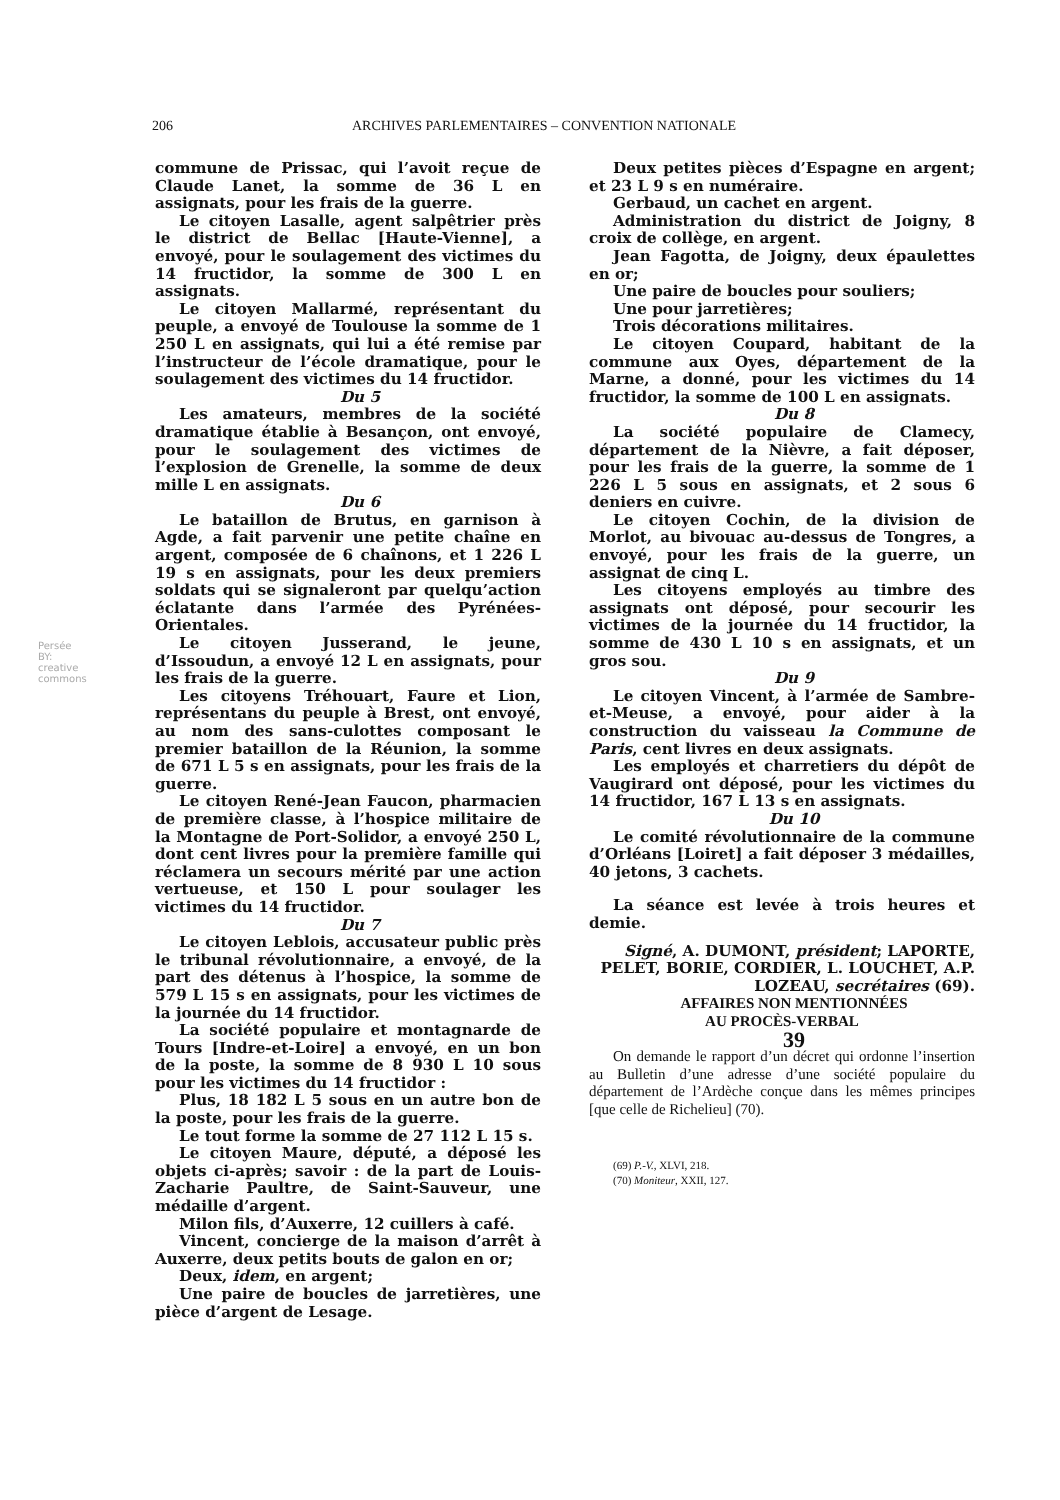206 ARCHIVES PARLEMENTAIRES – CONVENTION NATIONALE
Persée BY: creative commons
commune de Prissac, qui l’avoit reçue de Claude Lanet, la somme de 36 L en assignats, pour les frais de la guerre.
Le citoyen Lasalle, agent salpêtrier près le district de Bellac [Haute-Vienne], a envoyé, pour le soulagement des victimes du 14 fructidor, la somme de 300 L en assignats.
Le citoyen Mallarmé, représentant du peuple, a envoyé de Toulouse la somme de 1 250 L en assignats, qui lui a été remise par l’instructeur de l’école dramatique, pour le soulagement des victimes du 14 fructidor.
Du 5
Les amateurs, membres de la société dramatique établie à Besançon, ont envoyé, pour le soulagement des victimes de l’explosion de Grenelle, la somme de deux mille L en assignats.
Du 6
Le bataillon de Brutus, en garnison à Agde, a fait parvenir une petite chaîne en argent, composée de 6 chaînons, et 1 226 L 19 s en assignats, pour les deux premiers soldats qui se signaleront par quelqu’action éclatante dans l’armée des Pyrénées-Orientales.
Le citoyen Jusserand, le jeune, d’Issoudun, a envoyé 12 L en assignats, pour les frais de la guerre.
Les citoyens Tréhouart, Faure et Lion, représentans du peuple à Brest, ont envoyé, au nom des sans-culottes composant le premier bataillon de la Réunion, la somme de 671 L 5 s en assignats, pour les frais de la guerre.
Le citoyen René-Jean Faucon, pharmacien de première classe, à l’hospice militaire de la Montagne de Port-Solidor, a envoyé 250 L, dont cent livres pour la première famille qui réclamera un secours mérité par une action vertueuse, et 150 L pour soulager les victimes du 14 fructidor.
Du 7
Le citoyen Leblois, accusateur public près le tribunal révolutionnaire, a envoyé, de la part des détenus à l’hospice, la somme de 579 L 15 s en assignats, pour les victimes de la journée du 14 fructidor.
La société populaire et montagnarde de Tours [Indre-et-Loire] a envoyé, en un bon de la poste, la somme de 8 930 L 10 sous pour les victimes du 14 fructidor :
Plus, 18 182 L 5 sous en un autre bon de la poste, pour les frais de la guerre.
Le tout forme la somme de 27 112 L 15 s.
Le citoyen Maure, député, a déposé les objets ci-après; savoir : de la part de Louis-Zacharie Paultre, de Saint-Sauveur, une médaille d’argent.
Milon fils, d’Auxerre, 12 cuillers à café.
Vincent, concierge de la maison d’arrêt à Auxerre, deux petits bouts de galon en or;
Deux, idem, en argent;
Une paire de boucles de jarretières, une pièce d’argent de Lesage.
Deux petites pièces d’Espagne en argent; et 23 L 9 s en numéraire.
Gerbaud, un cachet en argent.
Administration du district de Joigny, 8 croix de collège, en argent.
Jean Fagotta, de Joigny, deux épaulettes en or;
Une paire de boucles pour souliers;
Une pour jarretières;
Trois décorations militaires.
Le citoyen Coupard, habitant de la commune aux Oyes, département de la Marne, a donné, pour les victimes du 14 fructidor, la somme de 100 L en assignats.
Du 8
La société populaire de Clamecy, département de la Nièvre, a fait déposer, pour les frais de la guerre, la somme de 1 226 L 5 sous en assignats, et 2 sous 6 deniers en cuivre.
Le citoyen Cochin, de la division de Morlot, au bivouac au-dessus de Tongres, a envoyé, pour les frais de la guerre, un assignat de cinq L.
Les citoyens employés au timbre des assignats ont déposé, pour secourir les victimes de la journée du 14 fructidor, la somme de 430 L 10 s en assignats, et un gros sou.
Du 9
Le citoyen Vincent, à l’armée de Sambre-et-Meuse, a envoyé, pour aider à la construction du vaisseau la Commune de Paris, cent livres en deux assignats.
Les employés et charretiers du dépôt de Vaugirard ont déposé, pour les victimes du 14 fructidor, 167 L 13 s en assignats.
Du 10
Le comité révolutionnaire de la commune d’Orléans [Loiret] a fait déposer 3 médailles, 40 jetons, 3 cachets.
La séance est levée à trois heures et demie.
Signé, A. DUMONT, président; LAPORTE, PELET, BORIE, CORDIER, L. LOUCHET, A.P. LOZEAU, secrétaires (69).
AFFAIRES NON MENTIONNÉES
AU PROCÈS-VERBAL
39
On demande le rapport d’un décret qui ordonne l’insertion au Bulletin d’une adresse d’une société populaire du département de l’Ardèche conçue dans les mêmes principes [que celle de Richelieu] (70).
(69) P.-V., XLVI, 218.
(70) Moniteur, XXII, 127.